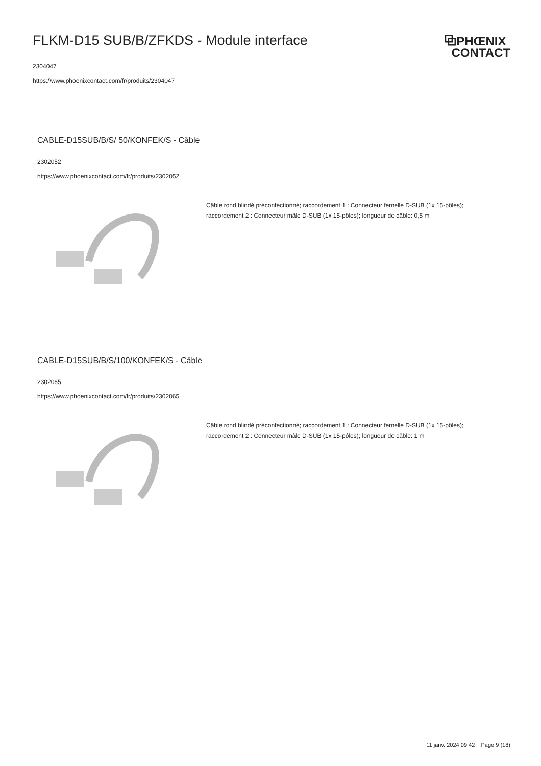FLKM-D15 SUB/B/ZFKDS - Module interface
⧉PHŒNIX
CONTACT
2304047
https://www.phoenixcontact.com/fr/produits/2304047
CABLE-D15SUB/B/S/ 50/KONFEK/S - Câble
2302052
https://www.phoenixcontact.com/fr/produits/2302052
Câble rond blindé préconfectionné; raccordement 1 : Connecteur femelle D-SUB (1x 15-pôles); raccordement 2 : Connecteur mâle D-SUB (1x 15-pôles); longueur de câble: 0,5 m
CABLE-D15SUB/B/S/100/KONFEK/S - Câble
2302065
https://www.phoenixcontact.com/fr/produits/2302065
Câble rond blindé préconfectionné; raccordement 1 : Connecteur femelle D-SUB (1x 15-pôles); raccordement 2 : Connecteur mâle D-SUB (1x 15-pôles); longueur de câble: 1 m
11 janv. 2024 09:42 Page 9 (18)